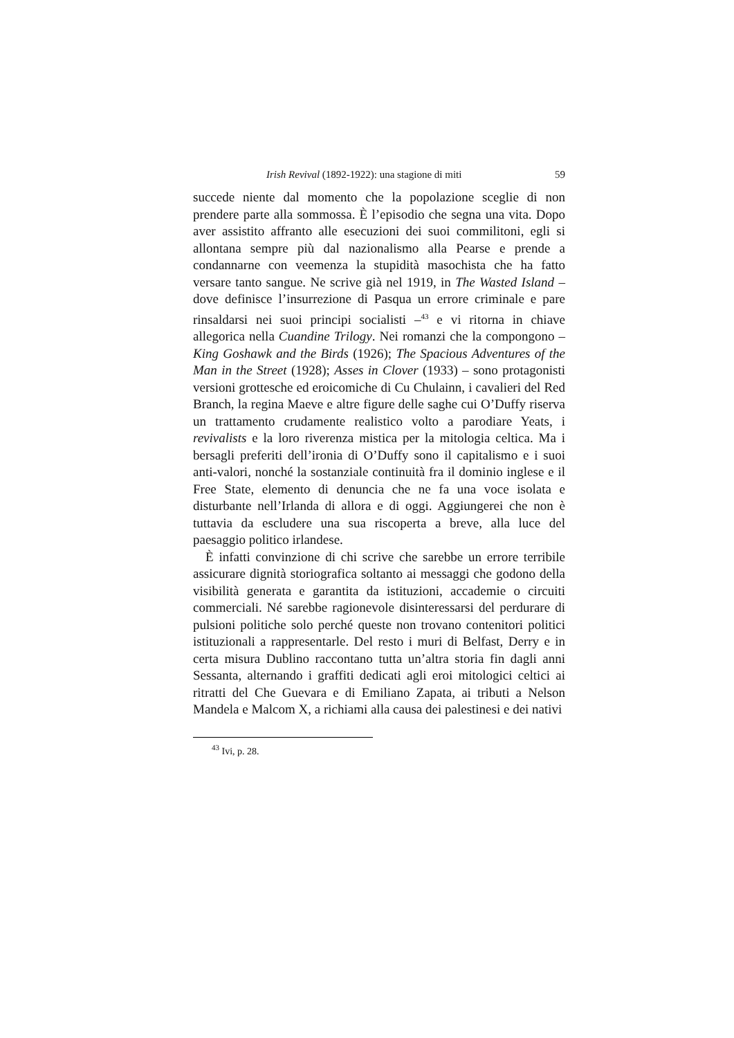Irish Revival (1892-1922): una stagione di miti 59
succede niente dal momento che la popolazione sceglie di non prendere parte alla sommossa. È l’episodio che segna una vita. Dopo aver assistito affranto alle esecuzioni dei suoi commilitoni, egli si allontana sempre più dal nazionalismo alla Pearse e prende a condannarne con veemenza la stupidità masochista che ha fatto versare tanto sangue. Ne scrive già nel 1919, in The Wasted Island – dove definisce l’insurrezione di Pasqua un errore criminale e pare rinsaldarsi nei suoi principi socialisti –<sup>43</sup> e vi ritorna in chiave allegorica nella Cuandine Trilogy. Nei romanzi che la compongono – King Goshawk and the Birds (1926); The Spacious Adventures of the Man in the Street (1928); Asses in Clover (1933) – sono protagonisti versioni grottesche ed eroicomiche di Cu Chulainn, i cavalieri del Red Branch, la regina Maeve e altre figure delle saghe cui O’Duffy riserva un trattamento crudamente realistico volto a parodiare Yeats, i revivalists e la loro riverenza mistica per la mitologia celtica. Ma i bersagli preferiti dell’ironia di O’Duffy sono il capitalismo e i suoi anti-valori, nonché la sostanziale continuità fra il dominio inglese e il Free State, elemento di denuncia che ne fa una voce isolata e disturbante nell’Irlanda di allora e di oggi. Aggiungerei che non è tuttavia da escludere una sua riscoperta a breve, alla luce del paesaggio politico irlandese.
È infatti convinzione di chi scrive che sarebbe un errore terribile assicurare dignità storiografica soltanto ai messaggi che godono della visibilità generata e garantita da istituzioni, accademie o circuiti commerciali. Né sarebbe ragionevole disinteressarsi del perdurare di pulsioni politiche solo perché queste non trovano contenitori politici istituzionali a rappresentarle. Del resto i muri di Belfast, Derry e in certa misura Dublino raccontano tutta un’altra storia fin dagli anni Sessanta, alternando i graffiti dedicati agli eroi mitologici celtici ai ritratti del Che Guevara e di Emiliano Zapata, ai tributi a Nelson Mandela e Malcom X, a richiami alla causa dei palestinesi e dei nativi
<sup>43</sup> Ivi, p. 28.